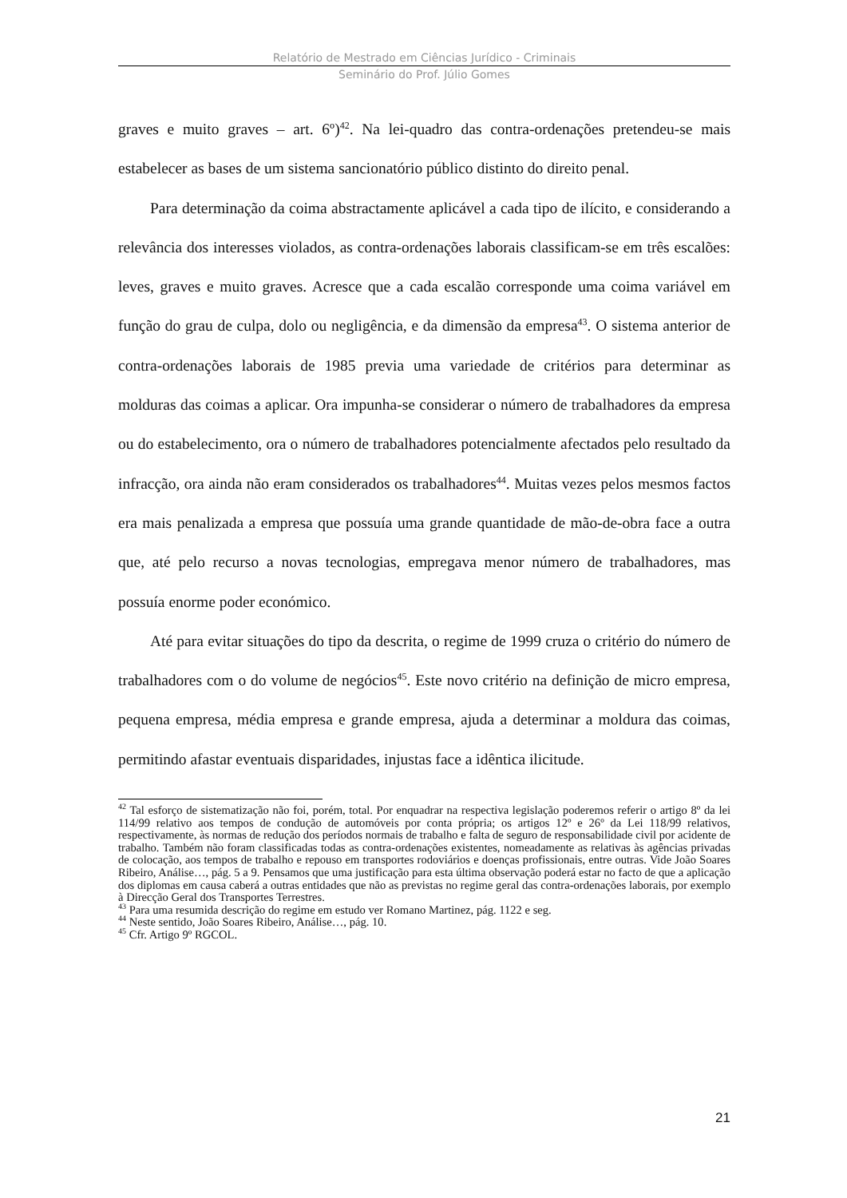Relatório de Mestrado em Ciências Jurídico - Criminais
Seminário do Prof. Júlio Gomes
graves e muito graves – art. 6º)<sup>42</sup>. Na lei-quadro das contra-ordenações pretendeu-se mais estabelecer as bases de um sistema sancionatório público distinto do direito penal.
Para determinação da coima abstractamente aplicável a cada tipo de ilícito, e considerando a relevância dos interesses violados, as contra-ordenações laborais classificam-se em três escalões: leves, graves e muito graves. Acresce que a cada escalão corresponde uma coima variável em função do grau de culpa, dolo ou negligência, e da dimensão da empresa<sup>43</sup>. O sistema anterior de contra-ordenações laborais de 1985 previa uma variedade de critérios para determinar as molduras das coimas a aplicar. Ora impunha-se considerar o número de trabalhadores da empresa ou do estabelecimento, ora o número de trabalhadores potencialmente afectados pelo resultado da infracção, ora ainda não eram considerados os trabalhadores<sup>44</sup>. Muitas vezes pelos mesmos factos era mais penalizada a empresa que possuía uma grande quantidade de mão-de-obra face a outra que, até pelo recurso a novas tecnologias, empregava menor número de trabalhadores, mas possuía enorme poder económico.
Até para evitar situações do tipo da descrita, o regime de 1999 cruza o critério do número de trabalhadores com o do volume de negócios<sup>45</sup>. Este novo critério na definição de micro empresa, pequena empresa, média empresa e grande empresa, ajuda a determinar a moldura das coimas, permitindo afastar eventuais disparidades, injustas face a idêntica ilicitude.
<sup>42</sup> Tal esforço de sistematização não foi, porém, total. Por enquadrar na respectiva legislação poderemos referir o artigo 8º da lei 114/99 relativo aos tempos de condução de automóveis por conta própria; os artigos 12º e 26º da Lei 118/99 relativos, respectivamente, às normas de redução dos períodos normais de trabalho e falta de seguro de responsabilidade civil por acidente de trabalho. Também não foram classificadas todas as contra-ordenações existentes, nomeadamente as relativas às agências privadas de colocação, aos tempos de trabalho e repouso em transportes rodoviários e doenças profissionais, entre outras. Vide João Soares Ribeiro, Análise…, pág. 5 a 9. Pensamos que uma justificação para esta última observação poderá estar no facto de que a aplicação dos diplomas em causa caberá a outras entidades que não as previstas no regime geral das contra-ordenações laborais, por exemplo à Direcção Geral dos Transportes Terrestres.
<sup>43</sup> Para uma resumida descrição do regime em estudo ver Romano Martinez, pág. 1122 e seg.
<sup>44</sup> Neste sentido, João Soares Ribeiro, Análise…, pág. 10.
<sup>45</sup> Cfr. Artigo 9º RGCOL.
21